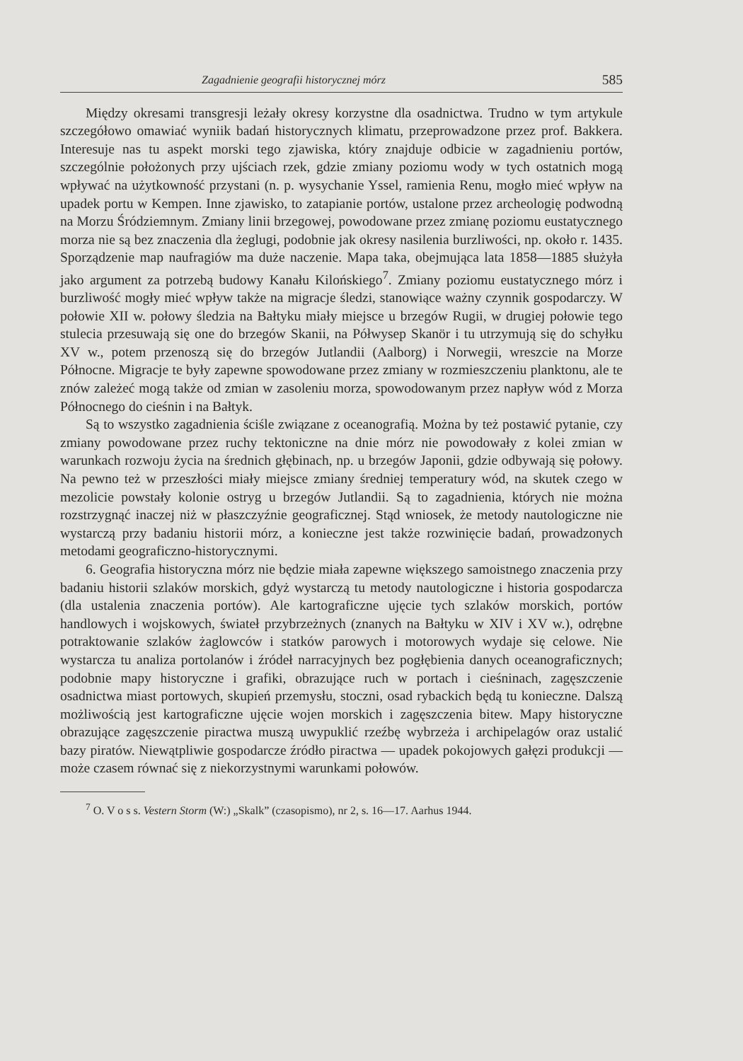Zagadnienie geografii historycznej mórz 585
Między okresami transgresji leżały okresy korzystne dla osadnictwa. Trudno w tym artykule szczegółowo omawiać wyniik badań historycznych klimatu, przeprowadzone przez prof. Bakkera. Interesuje nas tu aspekt morski tego zjawiska, który znajduje odbicie w zagadnieniu portów, szczególnie położonych przy ujściach rzek, gdzie zmiany poziomu wody w tych ostatnich mogą wpływać na użytkowność przystani (n. p. wysychanie Yssel, ramienia Renu, mogło mieć wpływ na upadek portu w Kempen. Inne zjawisko, to zatapianie portów, ustalone przez archeologię podwodną na Morzu Śródziemnym. Zmiany linii brzegowej, powodowane przez zmianę poziomu eustatycznego morza nie są bez znaczenia dla żeglugi, podobnie jak okresy nasilenia burzliwości, np. około r. 1435. Sporządzenie map naufragiów ma duże naczenie. Mapa taka, obejmująca lata 1858—1885 służyła jako argument za potrzebą budowy Kanału Kilońskiego<sup>7</sup>. Zmiany poziomu eustatycznego mórz i burzliwość mogły mieć wpływ także na migracje śledzi, stanowiące ważny czynnik gospodarczy. W połowie XII w. połowy śledzia na Bałtyku miały miejsce u brzegów Rugii, w drugiej połowie tego stulecia przesuwają się one do brzegów Skanii, na Półwysep Skanör i tu utrzymują się do schyłku XV w., potem przenoszą się do brzegów Jutlandii (Aalborg) i Norwegii, wreszcie na Morze Północne. Migracje te były zapewne spowodowane przez zmiany w rozmieszczeniu planktonu, ale te znów zależeć mogą także od zmian w zasoleniu morza, spowodowanym przez napływ wód z Morza Północnego do cieśnin i na Bałtyk.
Są to wszystko zagadnienia ściśle związane z oceanografią. Można by też postawić pytanie, czy zmiany powodowane przez ruchy tektoniczne na dnie mórz nie powodowały z kolei zmian w warunkach rozwoju życia na średnich głębinach, np. u brzegów Japonii, gdzie odbywają się połowy. Na pewno też w przeszłości miały miejsce zmiany średniej temperatury wód, na skutek czego w mezolicie powstały kolonie ostryg u brzegów Jutlandii. Są to zagadnienia, których nie można rozstrzygnąć inaczej niż w płaszczyźnie geograficznej. Stąd wniosek, że metody nautologiczne nie wystarczą przy badaniu historii mórz, a konieczne jest także rozwinięcie badań, prowadzonych metodami geograficzno-historycznymi.
6. Geografia historyczna mórz nie będzie miała zapewne większego samoistnego znaczenia przy badaniu historii szlaków morskich, gdyż wystarczą tu metody nautologiczne i historia gospodarcza (dla ustalenia znaczenia portów). Ale kartograficzne ujęcie tych szlaków morskich, portów handlowych i wojskowych, świateł przybrzeżnych (znanych na Bałtyku w XIV i XV w.), odrębne potraktowanie szlaków żaglowców i statków parowych i motorowych wydaje się celowe. Nie wystarcza tu analiza portolanów i źródeł narracyjnych bez pogłębienia danych oceanograficznych; podobnie mapy historyczne i grafiki, obrazujące ruch w portach i cieśninach, zagęszczenie osadnictwa miast portowych, skupień przemysłu, stoczni, osad rybackich będą tu konieczne. Dalszą możliwością jest kartograficzne ujęcie wojen morskich i zagęszczenia bitew. Mapy historyczne obrazujące zagęszczenie piractwa muszą uwypuklić rzeźbę wybrzeża i archipelagów oraz ustalić bazy piratów. Niewątpliwie gospodarcze źródło piractwa — upadek pokojowych gałęzi produkcji — może czasem równać się z niekorzystnymi warunkami połowów.
<sup>7</sup> O. V o s s. Vestern Storm (W:) „Skalk” (czasopismo), nr 2, s. 16—17. Aarhus 1944.